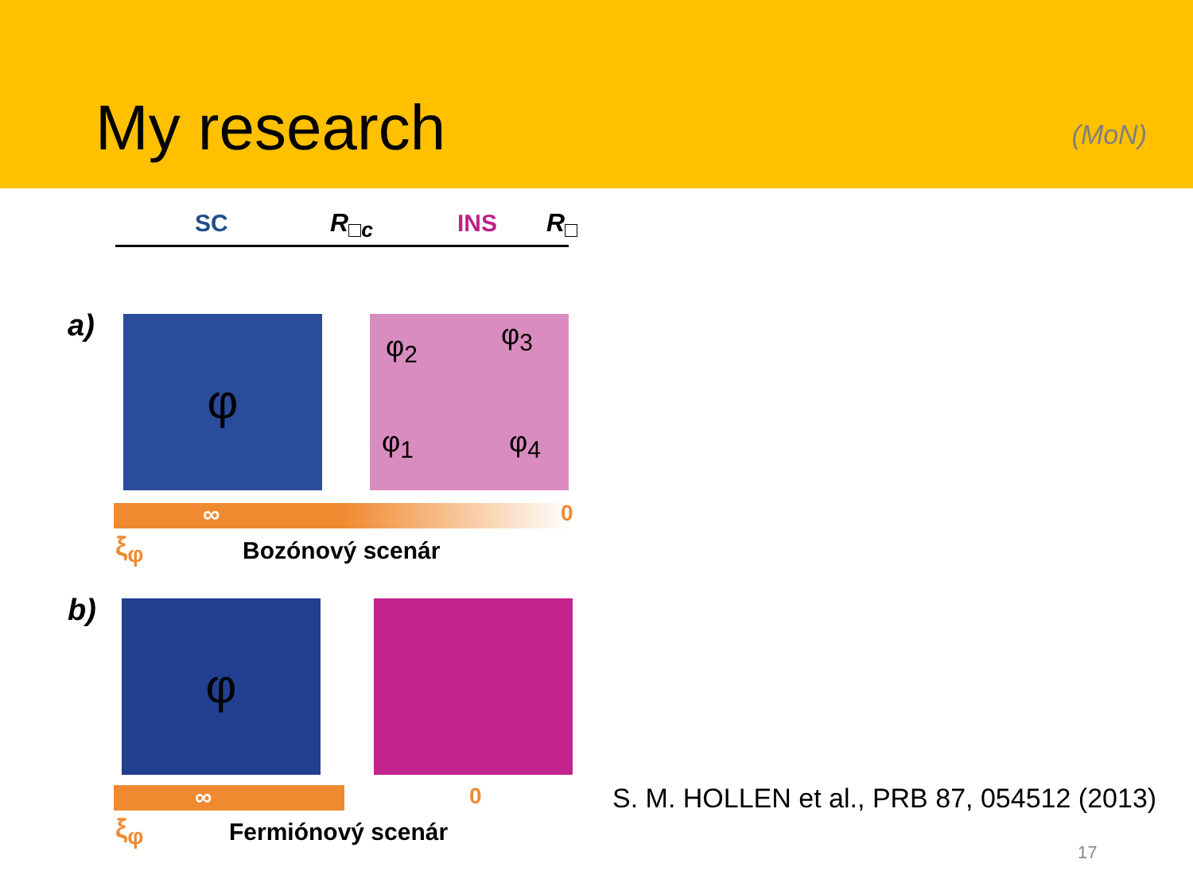My research
(MoN)
SC R<sub>□c</sub> INS R<sub>□</sub>
a) φ φ<sub>2</sub> φ<sub>3</sub>
φ<sub>1</sub> φ<sub>4</sub>
∞ 0
ξ<sub>φ</sub> Bozónový scenár
b) φ
∞ 0
ξ<sub>φ</sub> Fermiónový scenár
S. M. HOLLEN et al., PRB 87, 054512 (2013)
17